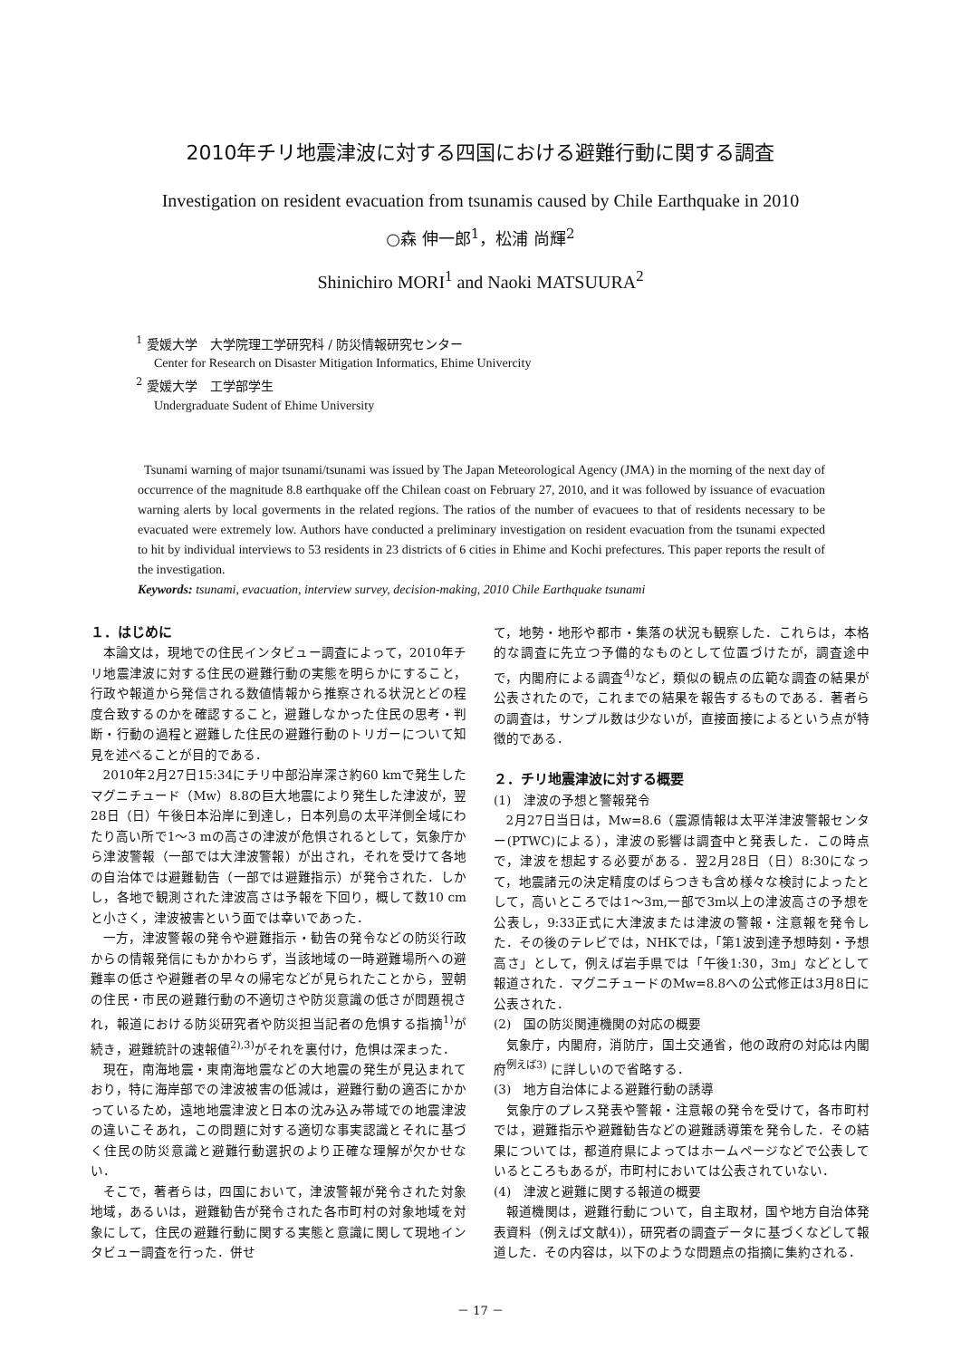2010年チリ地震津波に対する四国における避難行動に関する調査
Investigation on resident evacuation from tsunamis caused by Chile Earthquake in 2010
○森 伸一郎<sup>1</sup>，松浦 尚輝<sup>2</sup>
Shinichiro MORI<sup>1</sup> and Naoki MATSUURA<sup>2</sup>
<sup>1</sup> 愛媛大学　大学院理工学研究科 / 防災情報研究センター
Center for Research on Disaster Mitigation Informatics, Ehime Univercity
<sup>2</sup> 愛媛大学　工学部学生
Undergraduate Sudent of Ehime University
Tsunami warning of major tsunami/tsunami was issued by The Japan Meteorological Agency (JMA) in the morning of the next day of occurrence of the magnitude 8.8 earthquake off the Chilean coast on February 27, 2010, and it was followed by issuance of evacuation warning alerts by local goverments in the related regions. The ratios of the number of evacuees to that of residents necessary to be evacuated were extremely low. Authors have conducted a preliminary investigation on resident evacuation from the tsunami expected to hit by individual interviews to 53 residents in 23 districts of 6 cities in Ehime and Kochi prefectures. This paper reports the result of the investigation.
Keywords: tsunami, evacuation, interview survey, decision-making, 2010 Chile Earthquake tsunami
１．はじめに
本論文は，現地での住民インタビュー調査によって，2010年チリ地震津波に対する住民の避難行動の実態を明らかにすること，行政や報道から発信される数値情報から推察される状況とどの程度合致するのかを確認すること，避難しなかった住民の思考・判断・行動の過程と避難した住民の避難行動のトリガーについて知見を述べることが目的である．
2010年2月27日15:34にチリ中部沿岸深さ約60 kmで発生したマグニチュード（Mw）8.8の巨大地震により発生した津波が，翌28日（日）午後日本沿岸に到達し，日本列島の太平洋側全域にわたり高い所で1～3 mの高さの津波が危惧されるとして，気象庁から津波警報（一部では大津波警報）が出され，それを受けて各地の自治体では避難勧告（一部では避難指示）が発令された．しかし，各地で観測された津波高さは予報を下回り，概して数10 cmと小さく，津波被害という面では幸いであった．
一方，津波警報の発令や避難指示・勧告の発令などの防災行政からの情報発信にもかかわらず，当該地域の一時避難場所への避難率の低さや避難者の早々の帰宅などが見られたことから，翌朝の住民・市民の避難行動の不適切さや防災意識の低さが問題視され，報道における防災研究者や防災担当記者の危惧する指摘<sup>1)</sup>が続き，避難統計の速報値<sup>2),3)</sup>がそれを裏付け，危惧は深まった．
現在，南海地震・東南海地震などの大地震の発生が見込まれており，特に海岸部での津波被害の低減は，避難行動の適否にかかっているため，遠地地震津波と日本の沈み込み帯域での地震津波の違いこそあれ，この問題に対する適切な事実認識とそれに基づく住民の防災意識と避難行動選択のより正確な理解が欠かせない．
そこで，著者らは，四国において，津波警報が発令された対象地域，あるいは，避難勧告が発令された各市町村の対象地域を対象にして，住民の避難行動に関する実態と意識に関して現地インタビュー調査を行った．併せ
て，地勢・地形や都市・集落の状況も観察した．これらは，本格的な調査に先立つ予備的なものとして位置づけたが，調査途中で，内閣府による調査<sup>4)</sup>など，類似の観点の広範な調査の結果が公表されたので，これまでの結果を報告するものである．著者らの調査は，サンプル数は少ないが，直接面接によるという点が特徴的である．
２．チリ地震津波に対する概要
(1)　津波の予想と警報発令
2月27日当日は，Mw=8.6（震源情報は太平洋津波警報センター(PTWC)による），津波の影響は調査中と発表した．この時点で，津波を想起する必要がある．翌2月28日（日）8:30になって，地震諸元の決定精度のばらつきも含め様々な検討によったとして，高いところでは1～3m,一部で3m以上の津波高さの予想を公表し，9:33正式に大津波または津波の警報・注意報を発令した．その後のテレビでは，NHKでは，「第1波到達予想時刻・予想高さ」として，例えば岩手県では「午後1:30，3m」などとして報道された．マグニチュードのMw=8.8への公式修正は3月8日に公表された．
(2)　国の防災関連機関の対応の概要
気象庁，内閣府，消防庁，国土交通省，他の政府の対応は内閣府<sup>例えば3)</sup> に詳しいので省略する．
(3)　地方自治体による避難行動の誘導
気象庁のプレス発表や警報・注意報の発令を受けて，各市町村では，避難指示や避難勧告などの避難誘導策を発令した．その結果については，都道府県によってはホームページなどで公表しているところもあるが，市町村においては公表されていない．
(4)　津波と避難に関する報道の概要
報道機関は，避難行動について，自主取材，国や地方自治体発表資料（例えば文献4)），研究者の調査データに基づくなどして報道した．その内容は，以下のような問題点の指摘に集約される．
－ 17 －